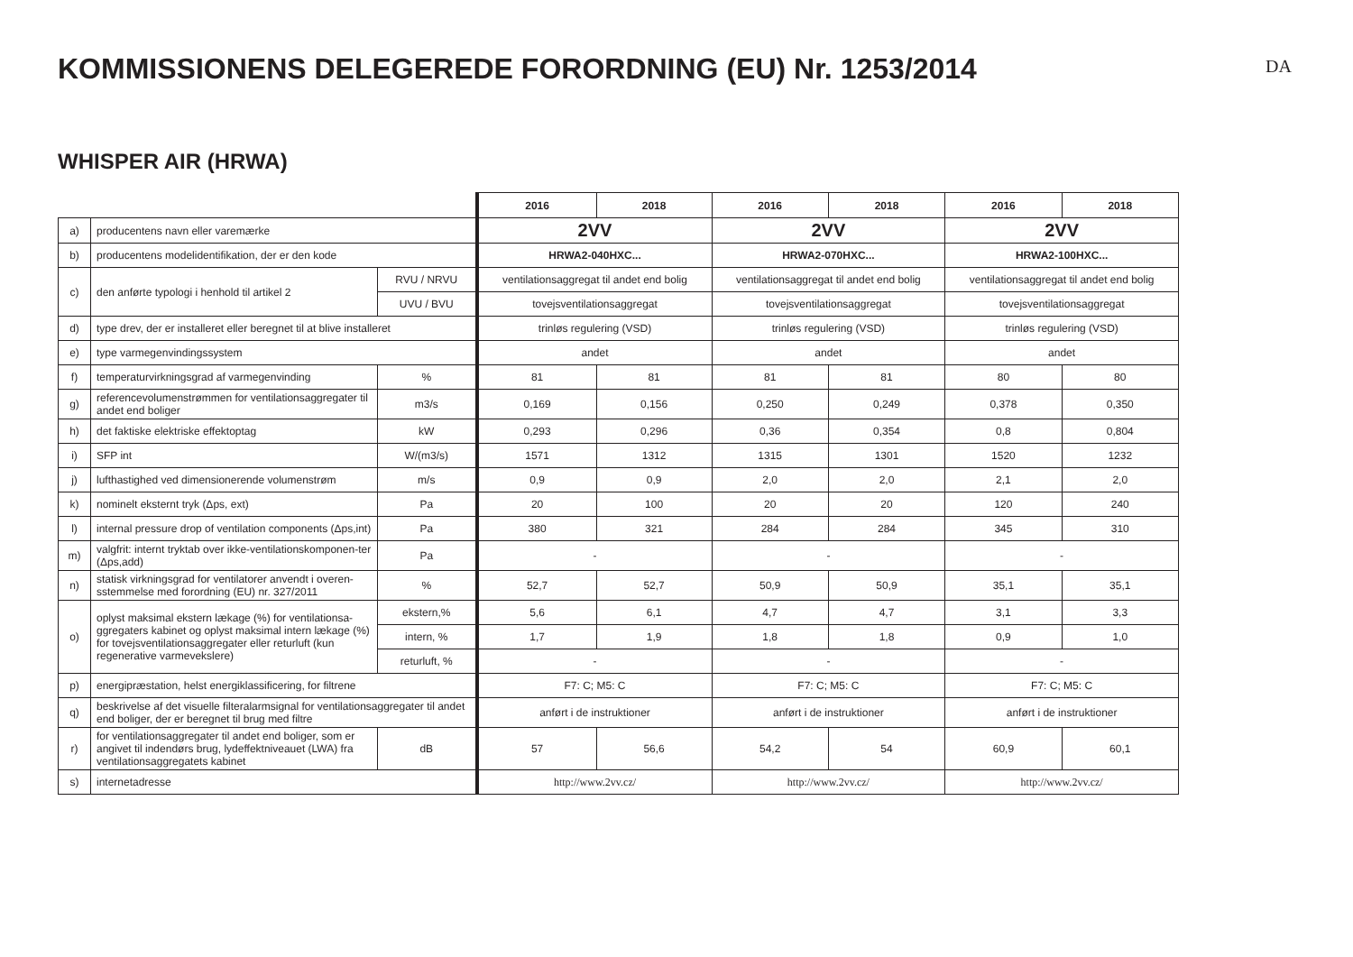KOMMISSIONENS DELEGEREDE FORORDNING (EU) Nr. 1253/2014
DA
WHISPER AIR (HRWA)
| | | | 2016 | 2018 | 2016 | 2018 | 2016 | 2018 |
| a) | producentens navn eller varemærke | | 2VV | | 2VV | | 2VV | |
| b) | producentens modelidentifikation, der er den kode | | HRWA2-040HXC... | | HRWA2-070HXC... | | HRWA2-100HXC... | |
| c) | den anførte typologi i henhold til artikel 2 | RVU / NRVU | ventilationsaggregat til andet end bolig | | ventilationsaggregat til andet end bolig | | ventilationsaggregat til andet end bolig | |
| | | UVU / BVU | tovejsventilationsaggregat | | tovejsventilationsaggregat | | tovejsventilationsaggregat | |
| d) | type drev, der er installeret eller beregnet til at blive installeret | | trinløs regulering (VSD) | | trinløs regulering (VSD) | | trinløs regulering (VSD) | |
| e) | type varmegenvindingssystem | | andet | | andet | | andet | |
| f) | temperaturvirkningsgrad af varmegenvinding | % | 81 | 81 | 81 | 81 | 80 | 80 |
| g) | referencevolumenstrømmen for ventilationsaggregater til andet end boliger | m3/s | 0,169 | 0,156 | 0,250 | 0,249 | 0,378 | 0,350 |
| h) | det faktiske elektriske effektoptag | kW | 0,293 | 0,296 | 0,36 | 0,354 | 0,8 | 0,804 |
| i) | SFP int | W/(m3/s) | 1571 | 1312 | 1315 | 1301 | 1520 | 1232 |
| j) | lufthastighed ved dimensionerende volumenstrøm | m/s | 0,9 | 0,9 | 2,0 | 2,0 | 2,1 | 2,0 |
| k) | nominelt eksternt tryk (Δps, ext) | Pa | 20 | 100 | 20 | 20 | 120 | 240 |
| l) | internal pressure drop of ventilation components (Δps,int) | Pa | 380 | 321 | 284 | 284 | 345 | 310 |
| m) | valgfrit: internt tryktab over ikke-ventilationskomponen-ter (Δps,add) | Pa | - | | - | | - | |
| n) | statisk virkningsgrad for ventilatorer anvendt i overen-sstemmelse med forordning (EU) nr. 327/2011 | % | 52,7 | 52,7 | 50,9 | 50,9 | 35,1 | 35,1 |
| o) | oplyst maksimal ekstern lækage (%) for ventilationsa-ggregaters kabinet og oplyst maksimal intern lækage (%) for tovejsventilationsaggregater eller returluft (kun regenerative varmevekslere) | ekstern,% | 5,6 | 6,1 | 4,7 | 4,7 | 3,1 | 3,3 |
| | | intern, % | 1,7 | 1,9 | 1,8 | 1,8 | 0,9 | 1,0 |
| | | returluft, % | - | | - | | - | |
| p) | energipræstation, helst energiklassificering, for filtrene | | F7: C; M5: C | | F7: C; M5: C | | F7: C; M5: C | |
| q) | beskrivelse af det visuelle filteralarmsignal for ventilationsaggregater til andet end boliger, der er beregnet til brug med filtre | | anført i de instruktioner | | anført i de instruktioner | | anført i de instruktioner | |
| r) | for ventilationsaggregater til andet end boliger, som er angivet til indendørs brug, lydeffektniveauet (LWA) fra ventilationsaggregatets kabinet | dB | 57 | 56,6 | 54,2 | 54 | 60,9 | 60,1 |
| s) | internetadresse | | http://www.2vv.cz/ | | http://www.2vv.cz/ | | http://www.2vv.cz/ | |